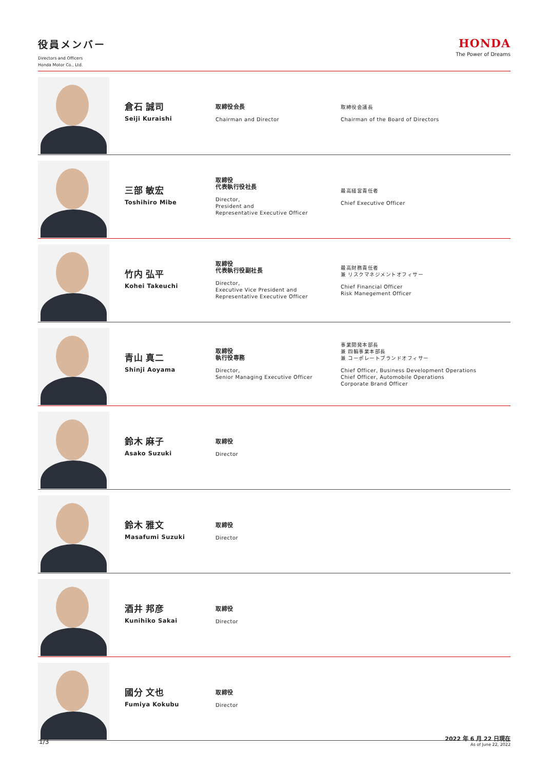役員メンバー
Directors and Officers
Honda Motor Co., Ltd.
HONDA
The Power of Dreams
| | 倉石 誠司 Seiji Kuraishi | 取締役会長 Chairman and Director | 取締役会議長 Chairman of the Board of Directors |
| | 三部 敏宏 Toshihiro Mibe | 取締役 代表執行役社長 Director, President and Representative Executive Officer | 最高経営責任者 Chief Executive Officer |
| | 竹内 弘平 Kohei Takeuchi | 取締役 代表執行役副社長 Director, Executive Vice President and Representative Executive Officer | 最高財務責任者 兼 リスクマネジメントオフィサー Chief Financial Officer Risk Manegement Officer |
| | 青山 真二 Shinji Aoyama | 取締役 執行役専務 Director, Senior Managing Executive Officer | 事業開発本部長 兼 四輪事業本部長 兼 コーポレートブランドオフィサー Chief Officer, Business Development Operations Chief Officer, Automobile Operations Corporate Brand Officer |
| | 鈴木 麻子 Asako Suzuki | 取締役 Director | |
| | 鈴木 雅文 Masafumi Suzuki | 取締役 Director | |
| | 酒井 邦彦 Kunihiko Sakai | 取締役 Director | |
| | 國分 文也 Fumiya Kokubu | 取締役 Director | |
1/3
2022 年 6 月 22 日現在
As of June 22, 2022